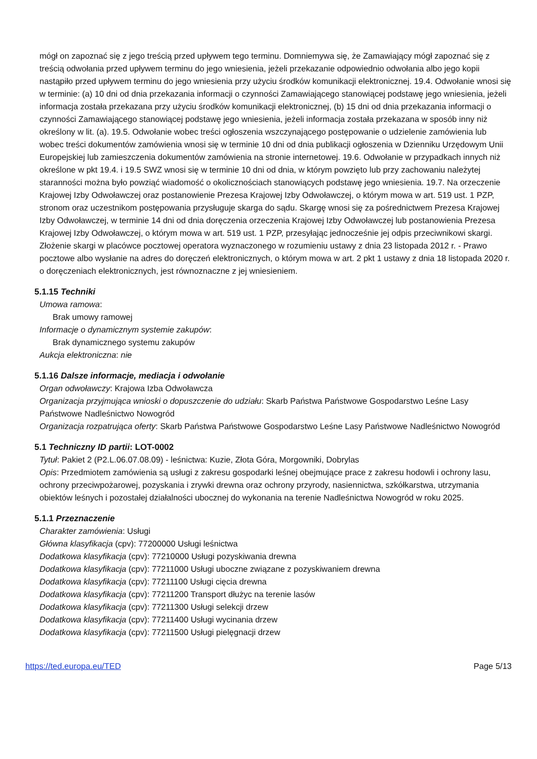mógł on zapoznać się z jego treścią przed upływem tego terminu. Domniemywa się, że Zamawiający mógł zapoznać się z treścią odwołania przed upływem terminu do jego wniesienia, jeżeli przekazanie odpowiednio odwołania albo jego kopii nastąpiło przed upływem terminu do jego wniesienia przy użyciu środków komunikacji elektronicznej. 19.4. Odwołanie wnosi się w terminie: (a) 10 dni od dnia przekazania informacji o czynności Zamawiającego stanowiącej podstawę jego wniesienia, jeżeli informacja została przekazana przy użyciu środków komunikacji elektronicznej, (b) 15 dni od dnia przekazania informacji o czynności Zamawiającego stanowiącej podstawę jego wniesienia, jeżeli informacja została przekazana w sposób inny niż określony w lit. (a). 19.5. Odwołanie wobec treści ogłoszenia wszczynającego postępowanie o udzielenie zamówienia lub wobec treści dokumentów zamówienia wnosi się w terminie 10 dni od dnia publikacji ogłoszenia w Dzienniku Urzędowym Unii Europejskiej lub zamieszczenia dokumentów zamówienia na stronie internetowej. 19.6. Odwołanie w przypadkach innych niż określone w pkt 19.4. i 19.5 SWZ wnosi się w terminie 10 dni od dnia, w którym powzięto lub przy zachowaniu należytej staranności można było powziąć wiadomość o okolicznościach stanowiących podstawę jego wniesienia. 19.7. Na orzeczenie Krajowej Izby Odwoławczej oraz postanowienie Prezesa Krajowej Izby Odwoławczej, o którym mowa w art. 519 ust. 1 PZP, stronom oraz uczestnikom postępowania przysługuje skarga do sądu. Skargę wnosi się za pośrednictwem Prezesa Krajowej Izby Odwoławczej, w terminie 14 dni od dnia doręczenia orzeczenia Krajowej Izby Odwoławczej lub postanowienia Prezesa Krajowej Izby Odwoławczej, o którym mowa w art. 519 ust. 1 PZP, przesyłając jednocześnie jej odpis przeciwnikowi skargi. Złożenie skargi w placówce pocztowej operatora wyznaczonego w rozumieniu ustawy z dnia 23 listopada 2012 r. - Prawo pocztowe albo wysłanie na adres do doręczeń elektronicznych, o którym mowa w art. 2 pkt 1 ustawy z dnia 18 listopada 2020 r. o doręczeniach elektronicznych, jest równoznaczne z jej wniesieniem.
5.1.15 Techniki
Umowa ramowa:
Brak umowy ramowej
Informacje o dynamicznym systemie zakupów:
Brak dynamicznego systemu zakupów
Aukcja elektroniczna: nie
5.1.16 Dalsze informacje, mediacja i odwołanie
Organ odwoławczy: Krajowa Izba Odwoławcza
Organizacja przyjmująca wnioski o dopuszczenie do udziału: Skarb Państwa Państwowe Gospodarstwo Leśne Lasy Państwowe Nadleśnictwo Nowogród
Organizacja rozpatrująca oferty: Skarb Państwa Państwowe Gospodarstwo Leśne Lasy Państwowe Nadleśnictwo Nowogród
5.1 Techniczny ID partii: LOT-0002
Tytuł: Pakiet 2 (P2.L.06.07.08.09) - leśnictwa: Kuzie, Złota Góra, Morgowniki, Dobrylas
Opis: Przedmiotem zamówienia są usługi z zakresu gospodarki leśnej obejmujące prace z zakresu hodowli i ochrony lasu, ochrony przeciwpożarowej, pozyskania i zrywki drewna oraz ochrony przyrody, nasiennictwa, szkółkarstwa, utrzymania obiektów leśnych i pozostałej działalności ubocznej do wykonania na terenie Nadleśnictwa Nowogród w roku 2025.
5.1.1 Przeznaczenie
Charakter zamówienia: Usługi
Główna klasyfikacja (cpv): 77200000 Usługi leśnictwa
Dodatkowa klasyfikacja (cpv): 77210000 Usługi pozyskiwania drewna
Dodatkowa klasyfikacja (cpv): 77211000 Usługi uboczne związane z pozyskiwaniem drewna
Dodatkowa klasyfikacja (cpv): 77211100 Usługi cięcia drewna
Dodatkowa klasyfikacja (cpv): 77211200 Transport dłużyc na terenie lasów
Dodatkowa klasyfikacja (cpv): 77211300 Usługi selekcji drzew
Dodatkowa klasyfikacja (cpv): 77211400 Usługi wycinania drzew
Dodatkowa klasyfikacja (cpv): 77211500 Usługi pielęgnacji drzew
https://ted.europa.eu/TED Page 5/13